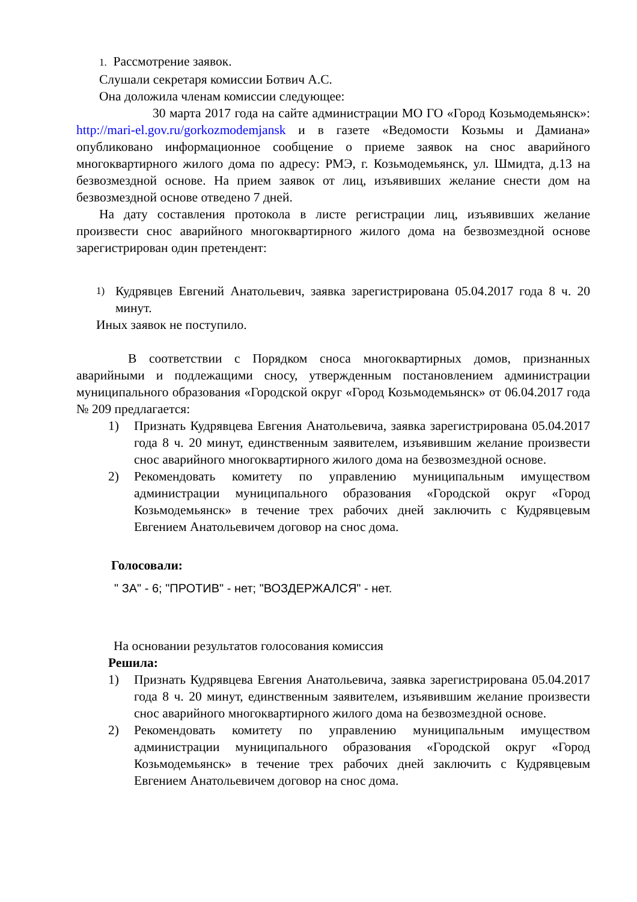1. Рассмотрение заявок.
Слушали секретаря комиссии Ботвич А.С.
Она доложила членам комиссии следующее:
30 марта 2017 года на сайте администрации МО ГО «Город Козьмодемьянск»: http://mari-el.gov.ru/gorkozmodemjansk и в газете «Ведомости Козьмы и Дамиана» опубликовано информационное сообщение о приеме заявок на снос аварийного многоквартирного жилого дома по адресу: РМЭ, г. Козьмодемьянск, ул. Шмидта, д.13 на безвозмездной основе. На прием заявок от лиц, изъявивших желание снести дом на безвозмездной основе отведено 7 дней.
На дату составления протокола в листе регистрации лиц, изъявивших желание произвести снос аварийного многоквартирного жилого дома на безвозмездной основе зарегистрирован один претендент:
1) Кудрявцев Евгений Анатольевич, заявка зарегистрирована 05.04.2017 года 8 ч. 20 минут.
Иных заявок не поступило.
В соответствии с Порядком сноса многоквартирных домов, признанных аварийными и подлежащими сносу, утвержденным постановлением администрации муниципального образования «Городской округ «Город Козьмодемьянск» от 06.04.2017 года № 209 предлагается:
1) Признать Кудрявцева Евгения Анатольевича, заявка зарегистрирована 05.04.2017 года 8 ч. 20 минут, единственным заявителем, изъявившим желание произвести снос аварийного многоквартирного жилого дома на безвозмездной основе.
2) Рекомендовать комитету по управлению муниципальным имуществом администрации муниципального образования «Городской округ «Город Козьмодемьянск» в течение трех рабочих дней заключить с Кудрявцевым Евгением Анатольевичем договор на снос дома.
Голосовали:
" ЗА" - 6; "ПРОТИВ" - нет; "ВОЗДЕРЖАЛСЯ" - нет.
На основании результатов голосования комиссия
Решила:
1) Признать Кудрявцева Евгения Анатольевича, заявка зарегистрирована 05.04.2017 года 8 ч. 20 минут, единственным заявителем, изъявившим желание произвести снос аварийного многоквартирного жилого дома на безвозмездной основе.
2) Рекомендовать комитету по управлению муниципальным имуществом администрации муниципального образования «Городской округ «Город Козьмодемьянск» в течение трех рабочих дней заключить с Кудрявцевым Евгением Анатольевичем договор на снос дома.